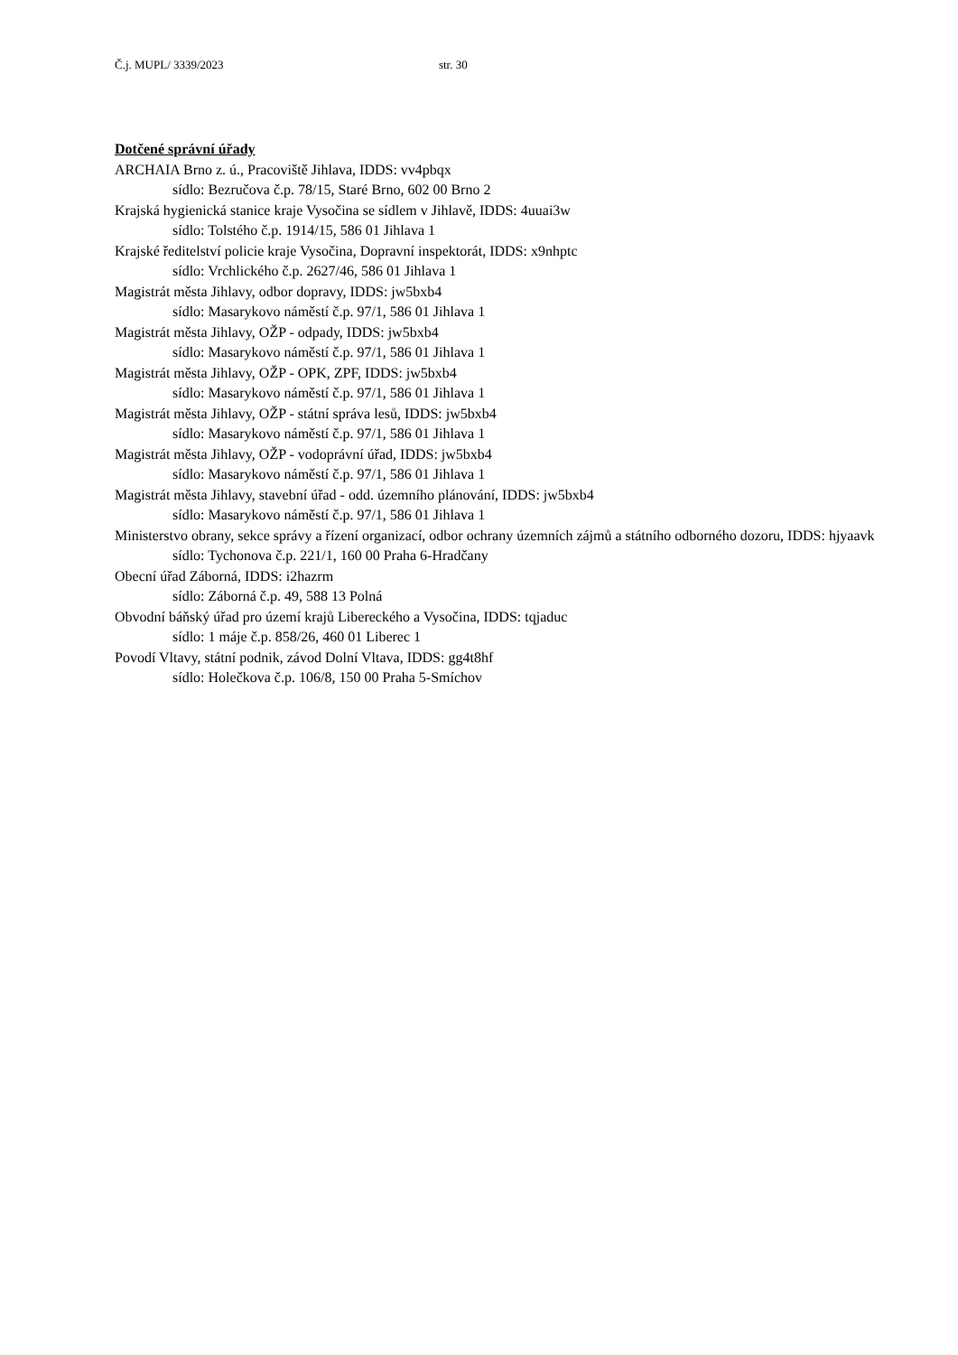Č.j. MUPL/ 3339/2023 str. 30
Dotčené správní úřady
ARCHAIA Brno z. ú., Pracoviště Jihlava, IDDS: vv4pbqx
sídlo: Bezručova č.p. 78/15, Staré Brno, 602 00 Brno 2
Krajská hygienická stanice kraje Vysočina se sídlem v Jihlavě, IDDS: 4uuai3w
sídlo: Tolstého č.p. 1914/15, 586 01 Jihlava 1
Krajské ředitelství policie kraje Vysočina, Dopravní inspektorát, IDDS: x9nhptc
sídlo: Vrchlického č.p. 2627/46, 586 01 Jihlava 1
Magistrát města Jihlavy, odbor dopravy, IDDS: jw5bxb4
sídlo: Masarykovo náměstí č.p. 97/1, 586 01 Jihlava 1
Magistrát města Jihlavy, OŽP - odpady, IDDS: jw5bxb4
sídlo: Masarykovo náměstí č.p. 97/1, 586 01 Jihlava 1
Magistrát města Jihlavy, OŽP - OPK, ZPF, IDDS: jw5bxb4
sídlo: Masarykovo náměstí č.p. 97/1, 586 01 Jihlava 1
Magistrát města Jihlavy, OŽP - státní správa lesů, IDDS: jw5bxb4
sídlo: Masarykovo náměstí č.p. 97/1, 586 01 Jihlava 1
Magistrát města Jihlavy, OŽP - vodoprávní úřad, IDDS: jw5bxb4
sídlo: Masarykovo náměstí č.p. 97/1, 586 01 Jihlava 1
Magistrát města Jihlavy, stavební úřad - odd. územního plánování, IDDS: jw5bxb4
sídlo: Masarykovo náměstí č.p. 97/1, 586 01 Jihlava 1
Ministerstvo obrany, sekce správy a řízení organizací, odbor ochrany územních zájmů a státního odborného dozoru, IDDS: hjyaavk
sídlo: Tychonova č.p. 221/1, 160 00 Praha 6-Hradčany
Obecní úřad Záborná, IDDS: i2hazrm
sídlo: Záborná č.p. 49, 588 13 Polná
Obvodní báňský úřad pro území krajů Libereckého a Vysočina, IDDS: tqjaduc
sídlo: 1 máje č.p. 858/26, 460 01 Liberec 1
Povodí Vltavy, státní podnik, závod Dolní Vltava, IDDS: gg4t8hf
sídlo: Holečkova č.p. 106/8, 150 00 Praha 5-Smíchov